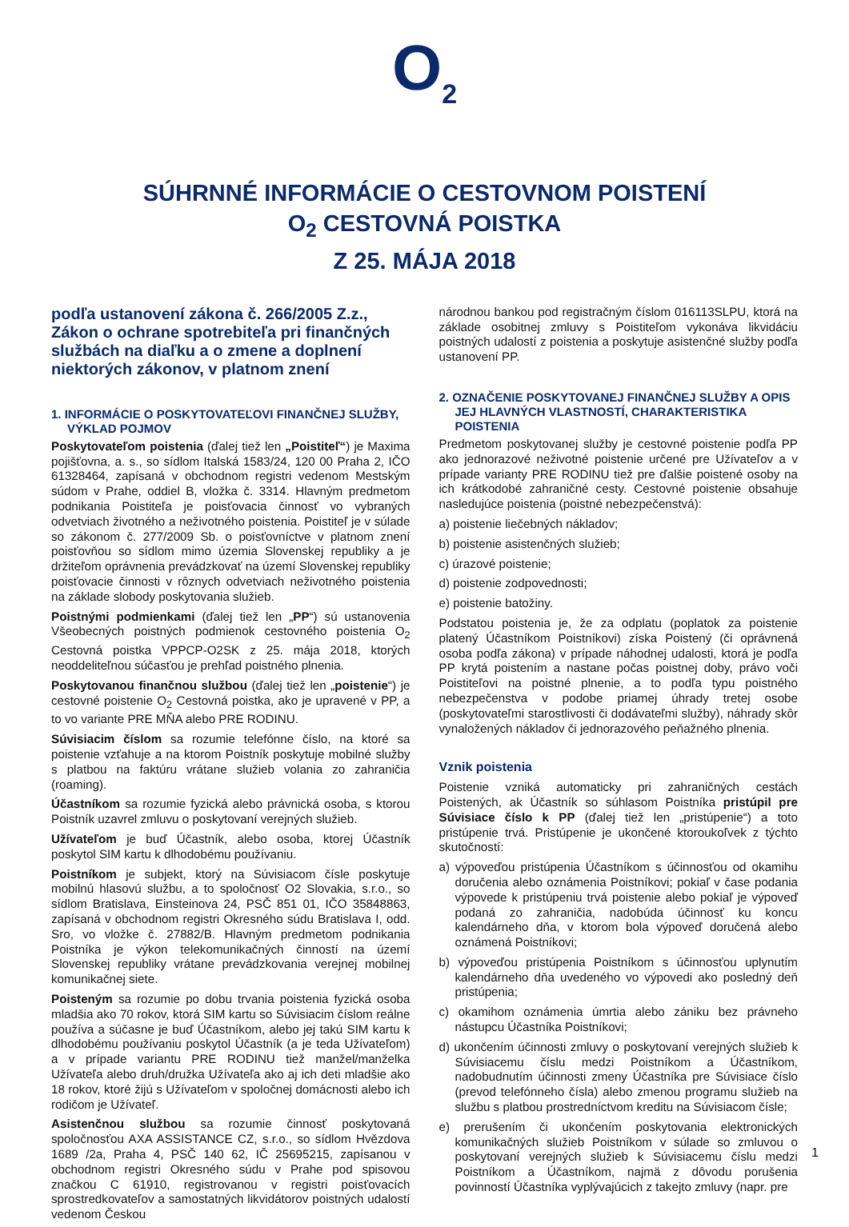O<sub>2</sub>
SÚHRNNÉ INFORMÁCIE O CESTOVNOM POISTENÍ
O<sub>2</sub> CESTOVNÁ POISTKA
Z 25. MÁJA 2018
podľa ustanovení zákona č. 266/2005 Z.z., Zákon o ochrane spotrebiteľa pri finančných službách na diaľku a o zmene a doplnení niektorých zákonov, v platnom znení
1. INFORMÁCIE O POSKYTOVATEĽOVI FINANČNEJ SLUŽBY, VÝKLAD POJMOV
Poskytovateľom poistenia (ďalej tiež len „Poistiteľ“) je Maxima pojišťovna, a. s., so sídlom Italská 1583/24, 120 00 Praha 2, IČO 61328464, zapísaná v obchodnom registri vedenom Mestským súdom v Prahe, oddiel B, vložka č. 3314. Hlavným predmetom podnikania Poistiteľa je poisťovacia činnosť vo vybraných odvetviach životného a neživotného poistenia. Poistiteľ je v súlade so zákonom č. 277/2009 Sb. o poisťovníctve v platnom znení poisťovňou so sídlom mimo územia Slovenskej republiky a je držiteľom oprávnenia prevádzkovať na území Slovenskej republiky poisťovacie činnosti v rôznych odvetviach neživotného poistenia na základe slobody poskytovania služieb.
Poistnými podmienkami (ďalej tiež len „PP“) sú ustanovenia Všeobecných poistných podmienok cestovného poistenia O<sub>2</sub> Cestovná poistka VPPCP-O2SK z 25. mája 2018, ktorých neoddeliteľnou súčasťou je prehľad poistného plnenia.
Poskytovanou finančnou službou (ďalej tiež len „poistenie“) je cestovné poistenie O<sub>2</sub> Cestovná poistka, ako je upravené v PP, a to vo variante PRE MŇA alebo PRE RODINU.
Súvisiacim číslom sa rozumie telefónne číslo, na ktoré sa poistenie vzťahuje a na ktorom Poistník poskytuje mobilné služby s platbou na faktúru vrátane služieb volania zo zahraničia (roaming).
Účastníkom sa rozumie fyzická alebo právnická osoba, s ktorou Poistník uzavrel zmluvu o poskytovaní verejných služieb.
Užívateľom je buď Účastník, alebo osoba, ktorej Účastník poskytol SIM kartu k dlhodobému používaniu.
Poistníkom je subjekt, ktorý na Súvisiacom čísle poskytuje mobilnú hlasovú službu, a to spoločnosť O2 Slovakia, s.r.o., so sídlom Bratislava, Einsteinova 24, PSČ 851 01, IČO 35848863, zapísaná v obchodnom registri Okresného súdu Bratislava I, odd. Sro, vo vložke č. 27882/B. Hlavným predmetom podnikania Poistníka je výkon telekomunikačných činností na území Slovenskej republiky vrátane prevádzkovania verejnej mobilnej komunikačnej siete.
Poisteným sa rozumie po dobu trvania poistenia fyzická osoba mladšia ako 70 rokov, ktorá SIM kartu so Súvisiacim číslom reálne používa a súčasne je buď Účastníkom, alebo jej takú SIM kartu k dlhodobému používaniu poskytol Účastník (a je teda Užívateľom) a v prípade variantu PRE RODINU tiež manžel/manželka Užívateľa alebo druh/družka Užívateľa ako aj ich deti mladšie ako 18 rokov, ktoré žijú s Užívateľom v spoločnej domácnosti alebo ich rodičom je Užívateľ.
Asistenčnou službou sa rozumie činnosť poskytovaná spoločnosťou AXA ASSISTANCE CZ, s.r.o., so sídlom Hvězdova 1689 /2a, Praha 4, PSČ 140 62, IČ 25695215, zapísanou v obchodnom registri Okresného súdu v Prahe pod spisovou značkou C 61910, registrovanou v registri poisťovacích sprostredkovateľov a samostatných likvidátorov poistných udalostí vedenom Českou
národnou bankou pod registračným číslom 016113SLPU, ktorá na základe osobitnej zmluvy s Poistiteľom vykonáva likvidáciu poistných udalostí z poistenia a poskytuje asistenčné služby podľa ustanovení PP.
2. OZNAČENIE POSKYTOVANEJ FINANČNEJ SLUŽBY A OPIS JEJ HLAVNÝCH VLASTNOSTÍ, CHARAKTERISTIKA POISTENIA
Predmetom poskytovanej služby je cestovné poistenie podľa PP ako jednorazové neživotné poistenie určené pre Užívateľov a v prípade varianty PRE RODINU tiež pre ďalšie poistené osoby na ich krátkodobé zahraničné cesty. Cestovné poistenie obsahuje nasledujúce poistenia (poistné nebezpečenstvá):
a) poistenie liečebných nákladov;
b) poistenie asistenčných služieb;
c) úrazové poistenie;
d) poistenie zodpovednosti;
e) poistenie batožiny.
Podstatou poistenia je, že za odplatu (poplatok za poistenie platený Účastníkom Poistníkovi) získa Poistený (či oprávnená osoba podľa zákona) v prípade náhodnej udalosti, ktorá je podľa PP krytá poistením a nastane počas poistnej doby, právo voči Poistiteľovi na poistné plnenie, a to podľa typu poistného nebezpečenstva v podobe priamej úhrady tretej osobe (poskytovateľmi starostlivosti či dodávateľmi služby), náhrady skôr vynaložených nákladov či jednorazového peňažného plnenia.
Vznik poistenia
Poistenie vzniká automaticky pri zahraničných cestách Poistených, ak Účastník so súhlasom Poistníka pristúpil pre Súvisiace číslo k PP (ďalej tiež len „pristúpenie“) a toto pristúpenie trvá. Pristúpenie je ukončené ktoroukoľvek z týchto skutočností:
a) výpoveďou pristúpenia Účastníkom s účinnosťou od okamihu doručenia alebo oznámenia Poistníkovi; pokiaľ v čase podania výpovede k pristúpeniu trvá poistenie alebo pokiaľ je výpoveď podaná zo zahraničia, nadobúda účinnosť ku koncu kalendárneho dňa, v ktorom bola výpoveď doručená alebo oznámená Poistníkovi;
b) výpoveďou pristúpenia Poistníkom s účinnosťou uplynutím kalendárneho dňa uvedeného vo výpovedi ako posledný deň pristúpenia;
c) okamihom oznámenia úmrtia alebo zániku bez právneho nástupcu Účastníka Poistníkovi;
d) ukončením účinnosti zmluvy o poskytovaní verejných služieb k Súvisiacemu číslu medzi Poistníkom a Účastníkom, nadobudnutím účinnosti zmeny Účastníka pre Súvisiace číslo (prevod telefónneho čísla) alebo zmenou programu služieb na službu s platbou prostredníctvom kreditu na Súvisiacom čísle;
e) prerušením či ukončením poskytovania elektronických komunikačných služieb Poistníkom v súlade so zmluvou o poskytovaní verejných služieb k Súvisiacemu číslu medzi Poistníkom a Účastníkom, najmä z dôvodu porušenia povinností Účastníka vyplývajúcich z takejto zmluvy (napr. pre
1